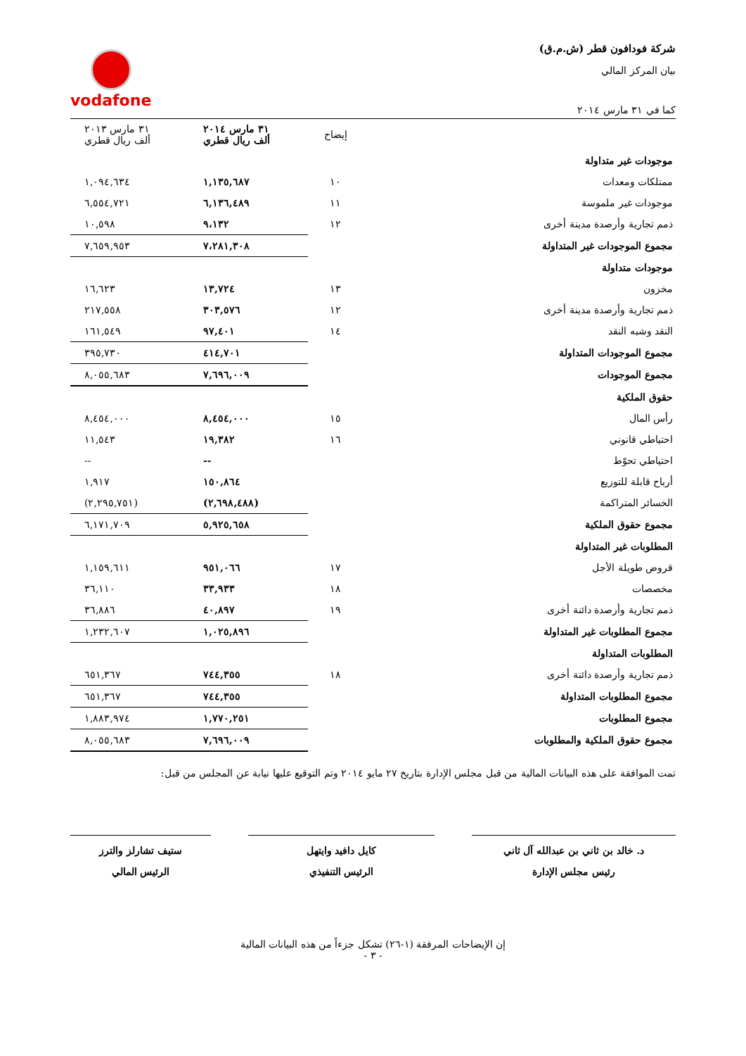شركة فودافون قطر (ش.م.ق)
بيان المركز المالي
كما في ٣١ مارس ٢٠١٤
vodafone
| | إيضاح | ٣١ مارس ٢٠١٤ ألف ريال قطري | ٣١ مارس ٢٠١٣ ألف ريال قطري |
| --- | --- | --- | --- |
| موجودات غير متداولة | | | |
| ممتلكات ومعدات | ١٠ | ١,١٣٥,٦٨٧ | ١,٠٩٤,٦٣٤ |
| موجودات غير ملموسة | ١١ | ٦,١٣٦,٤٨٩ | ٦,٥٥٤,٧٢١ |
| ذمم تجارية وأرصدة مدينة أخرى | ١٢ | ٩،١٣٢ | ١٠,٥٩٨ |
| مجموع الموجودات غير المتداولة | | ٧،٢٨١,٣٠٨ | ٧,٦٥٩,٩٥٣ |
| موجودات متداولة | | | |
| مخزون | ١٣ | ١٣,٧٢٤ | ١٦,٦٢٣ |
| ذمم تجارية وأرصدة مدينة أخرى | ١٢ | ٣٠٣,٥٧٦ | ٢١٧,٥٥٨ |
| النقد وشبه النقد | ١٤ | ٩٧,٤٠١ | ١٦١,٥٤٩ |
| مجموع الموجودات المتداولة | | ٤١٤,٧٠١ | ٣٩٥,٧٣٠ |
| مجموع الموجودات | | ٧,٦٩٦,٠٠٩ | ٨,٠٥٥,٦٨٣ |
| حقوق الملكية | | | |
| رأس المال | ١٥ | ٨,٤٥٤,٠٠٠ | ٨,٤٥٤,٠٠٠ |
| احتياطي قانوني | ١٦ | ١٩,٣٨٢ | ١١,٥٤٣ |
| احتياطي تحوّط | | -- | -- |
| أرباح قابلة للتوزيع | | ١٥٠,٨٦٤ | ١,٩١٧ |
| الخسائر المتراكمة | | (٢,٦٩٨,٤٨٨) | (٢,٢٩٥,٧٥١) |
| مجموع حقوق الملكية | | ٥,٩٢٥,٦٥٨ | ٦,١٧١,٧٠٩ |
| المطلوبات غير المتداولة | | | |
| قروض طويلة الأجل | ١٧ | ٩٥١,٠٦٦ | ١,١٥٩,٦١١ |
| مخصصات | ١٨ | ٣٣,٩٣٣ | ٣٦,١١٠ |
| ذمم تجارية وأرصدة دائنة أخرى | ١٩ | ٤٠,٨٩٧ | ٣٦,٨٨٦ |
| مجموع المطلوبات غير المتداولة | | ١,٠٢٥,٨٩٦ | ١,٢٣٢,٦٠٧ |
| المطلوبات المتداولة | | | |
| ذمم تجارية وأرصدة دائنة أخرى | ١٨ | ٧٤٤,٣٥٥ | ٦٥١,٣٦٧ |
| مجموع المطلوبات المتداولة | | ٧٤٤,٣٥٥ | ٦٥١,٣٦٧ |
| مجموع المطلوبات | | ١,٧٧٠,٢٥١ | ١,٨٨٣,٩٧٤ |
| مجموع حقوق الملكية والمطلوبات | | ٧,٦٩٦,٠٠٩ | ٨,٠٥٥,٦٨٣ |
تمت الموافقة على هذه البيانات المالية من قبل مجلس الإدارة بتاريخ ٢٧ مايو ٢٠١٤ وتم التوقيع عليها نيابة عن المجلس من قبل:
د. خالد بن ثاني بن عبدالله آل ثاني
رئيس مجلس الإدارة
كايل دافيد وايتهل
الرئيس التنفيذي
ستيف تشارلز والترز
الرئيس المالي
إن الإيضاحات المرفقة (١-٢٦) تشكل جزءاً من هذه البيانات المالية
- ٣ -